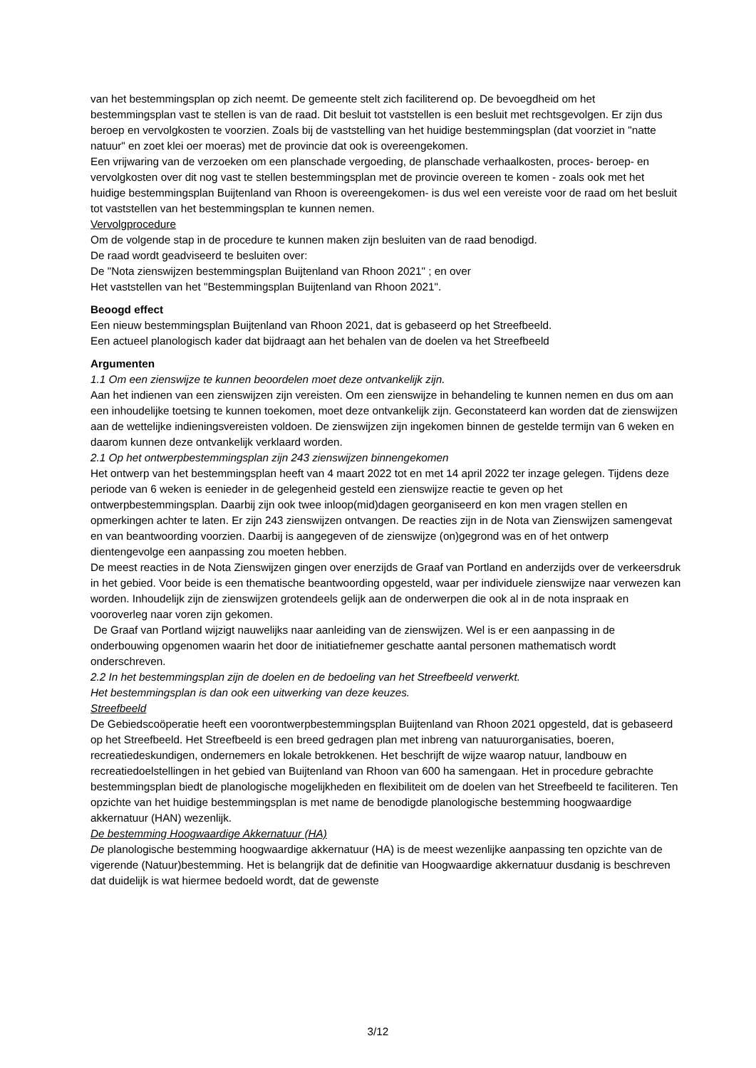van het bestemmingsplan op zich neemt. De gemeente stelt zich faciliterend op. De bevoegdheid om het bestemmingsplan vast te stellen is van de raad. Dit besluit tot vaststellen is een besluit met rechtsgevolgen. Er zijn dus beroep en vervolgkosten te voorzien. Zoals bij de vaststelling van het huidige bestemmingsplan (dat voorziet in "natte natuur" en zoet klei oer moeras) met de provincie dat ook is overeengekomen.
Een vrijwaring van de verzoeken om een planschade vergoeding, de planschade verhaalkosten, proces- beroep- en vervolgkosten over dit nog vast te stellen bestemmingsplan met de provincie overeen te komen - zoals ook met het huidige bestemmingsplan Buijtenland van Rhoon is overeengekomen- is dus wel een vereiste voor de raad om het besluit tot vaststellen van het bestemmingsplan te kunnen nemen.
Vervolgprocedure
Om de volgende stap in de procedure te kunnen maken zijn besluiten van de raad benodigd.
De raad wordt geadviseerd te besluiten over:
De "Nota zienswijzen bestemmingsplan Buijtenland van Rhoon 2021" ; en over
Het vaststellen van het "Bestemmingsplan Buijtenland van Rhoon 2021".
Beoogd effect
Een nieuw bestemmingsplan Buijtenland van Rhoon 2021, dat is gebaseerd op het Streefbeeld.
Een actueel planologisch kader dat bijdraagt aan het behalen van de doelen va het Streefbeeld
Argumenten
1.1 Om een zienswijze te kunnen beoordelen moet deze ontvankelijk zijn.
Aan het indienen van een zienswijzen zijn vereisten. Om een zienswijze in behandeling te kunnen nemen en dus om aan een inhoudelijke toetsing te kunnen toekomen, moet deze ontvankelijk zijn. Geconstateerd kan worden dat de zienswijzen aan de wettelijke indieningsvereisten voldoen. De zienswijzen zijn ingekomen binnen de gestelde termijn van 6 weken en daarom kunnen deze ontvankelijk verklaard worden.
2.1 Op het ontwerpbestemmingsplan zijn 243 zienswijzen binnengekomen
Het ontwerp van het bestemmingsplan heeft van 4 maart 2022 tot en met 14 april 2022 ter inzage gelegen. Tijdens deze periode van 6 weken is eenieder in de gelegenheid gesteld een zienswijze reactie te geven op het ontwerpbestemmingsplan. Daarbij zijn ook twee inloop(mid)dagen georganiseerd en kon men vragen stellen en opmerkingen achter te laten. Er zijn 243 zienswijzen ontvangen. De reacties zijn in de Nota van Zienswijzen samengevat en van beantwoording voorzien. Daarbij is aangegeven of de zienswijze (on)gegrond was en of het ontwerp dientengevolge een aanpassing zou moeten hebben.
De meest reacties in de Nota Zienswijzen gingen over enerzijds de Graaf van Portland en anderzijds over de verkeersdruk in het gebied. Voor beide is een thematische beantwoording opgesteld, waar per individuele zienswijze naar verwezen kan worden. Inhoudelijk zijn de zienswijzen grotendeels gelijk aan de onderwerpen die ook al in de nota inspraak en vooroverleg naar voren zijn gekomen.
De Graaf van Portland wijzigt nauwelijks naar aanleiding van de zienswijzen. Wel is er een aanpassing in de onderbouwing opgenomen waarin het door de initiatiefnemer geschatte aantal personen mathematisch wordt onderschreven.
2.2 In het bestemmingsplan zijn de doelen en de bedoeling van het Streefbeeld verwerkt.
Het bestemmingsplan is dan ook een uitwerking van deze keuzes.
Streefbeeld
De Gebiedscoöperatie heeft een voorontwerpbestemmingsplan Buijtenland van Rhoon 2021 opgesteld, dat is gebaseerd op het Streefbeeld. Het Streefbeeld is een breed gedragen plan met inbreng van natuurorganisaties, boeren, recreatiedeskundigen, ondernemers en lokale betrokkenen. Het beschrijft de wijze waarop natuur, landbouw en recreatiedoelstellingen in het gebied van Buijtenland van Rhoon van 600 ha samengaan. Het in procedure gebrachte bestemmingsplan biedt de planologische mogelijkheden en flexibiliteit om de doelen van het Streefbeeld te faciliteren. Ten opzichte van het huidige bestemmingsplan is met name de benodigde planologische bestemming hoogwaardige akkernatuur (HAN) wezenlijk.
De bestemming Hoogwaardige Akkernatuur (HA)
De planologische bestemming hoogwaardige akkernatuur (HA) is de meest wezenlijke aanpassing ten opzichte van de vigerende (Natuur)bestemming. Het is belangrijk dat de definitie van Hoogwaardige akkernatuur dusdanig is beschreven dat duidelijk is wat hiermee bedoeld wordt, dat de gewenste
3/12